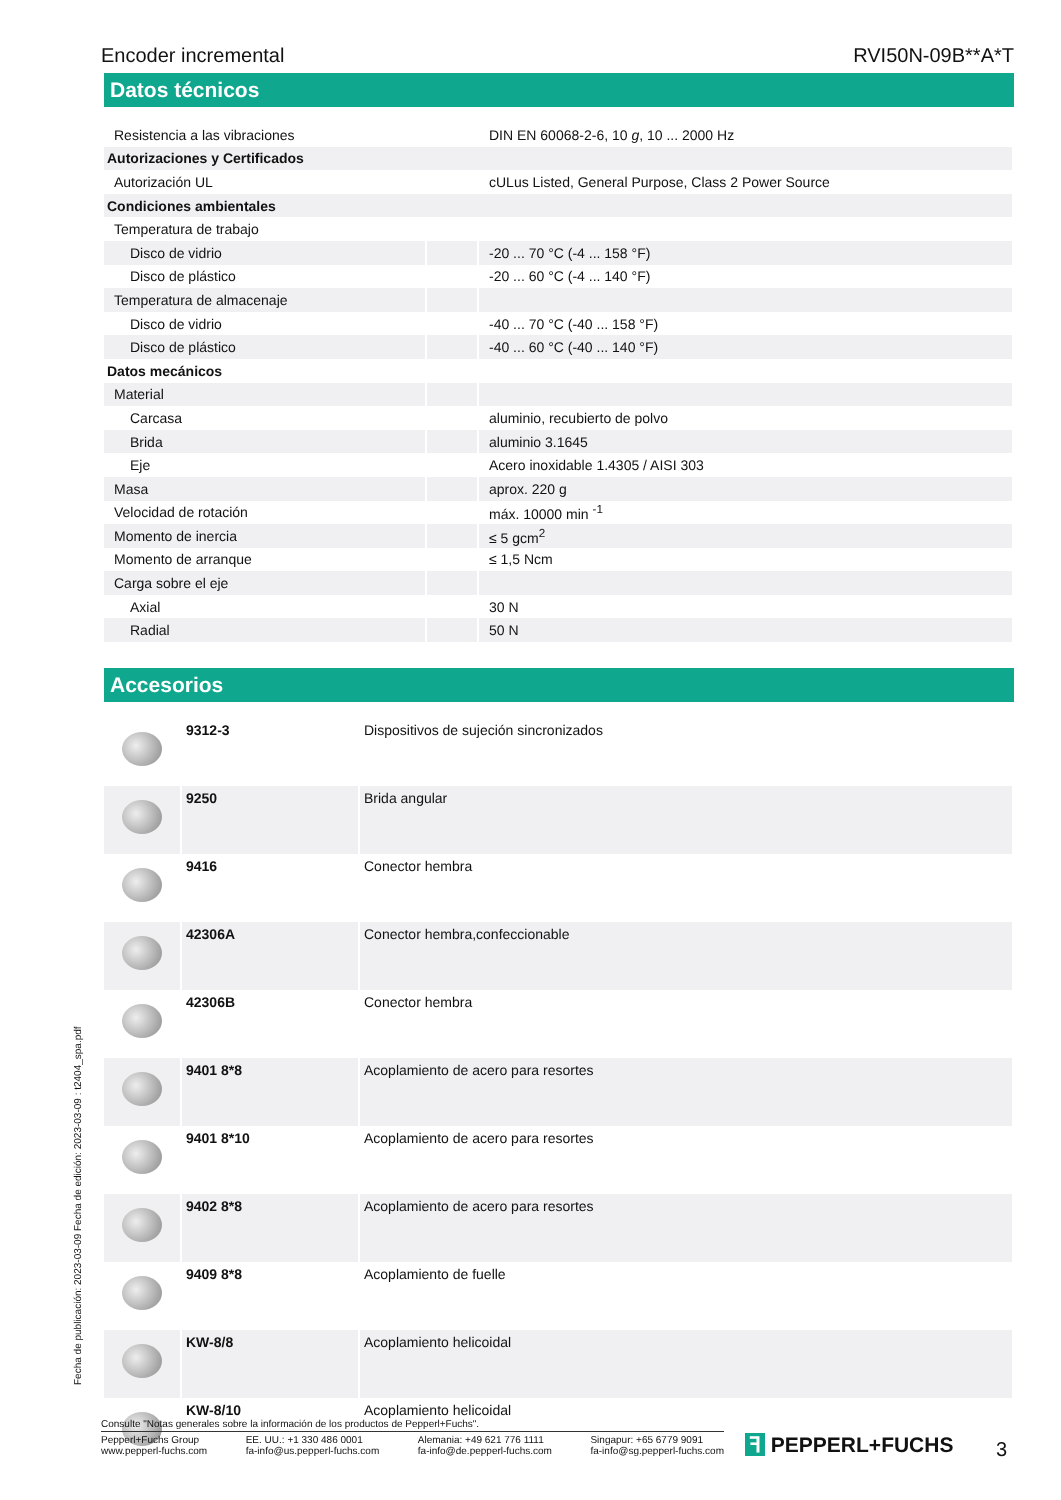Encoder incremental RVI50N-09B**A*T
Datos técnicos
| Resistencia a las vibraciones | | DIN EN 60068-2-6, 10 g , 10 ... 2000 Hz |
| Autorizaciones y Certificados | | |
| Autorización UL | | cULus Listed, General Purpose, Class 2 Power Source |
| Condiciones ambientales | | |
| Temperatura de trabajo | | |
| Disco de vidrio | | -20 ... 70 °C (-4 ... 158 °F) |
| Disco de plástico | | -20 ... 60 °C (-4 ... 140 °F) |
| Temperatura de almacenaje | | |
| Disco de vidrio | | -40 ... 70 °C (-40 ... 158 °F) |
| Disco de plástico | | -40 ... 60 °C (-40 ... 140 °F) |
| Datos mecánicos | | |
| Material | | |
| Carcasa | | aluminio, recubierto de polvo |
| Brida | | aluminio 3.1645 |
| Eje | | Acero inoxidable 1.4305 / AISI 303 |
| Masa | | aprox. 220 g |
| Velocidad de rotación | | máx. 10000 min <sup>-1</sup> |
| Momento de inercia | | ≤ 5 gcm<sup>2</sup> |
| Momento de arranque | | ≤ 1,5 Ncm |
| Carga sobre el eje | | |
| Axial | | 30 N |
| Radial | | 50 N |
Accesorios
| | 9312-3 | Dispositivos de sujeción sincronizados |
| | 9250 | Brida angular |
| | 9416 | Conector hembra |
| | 42306A | Conector hembra,confeccionable |
| | 42306B | Conector hembra |
| | 9401 8*8 | Acoplamiento de acero para resortes |
| | 9401 8*10 | Acoplamiento de acero para resortes |
| | 9402 8*8 | Acoplamiento de acero para resortes |
| | 9409 8*8 | Acoplamiento de fuelle |
| | KW-8/8 | Acoplamiento helicoidal |
| | KW-8/10 | Acoplamiento helicoidal |
Fecha de publicación: 2023-03-09 Fecha de edición: 2023-03-09 : t2404_spa.pdf
Consulte "Notas generales sobre la información de los productos de Pepperl+Fuchs".
Pepperl+Fuchs Group
www.pepperl-fuchs.com EE. UU.: +1 330 486 0001
fa-info@us.pepperl-fuchs.com Alemania: +49 621 776 1111
fa-info@de.pepperl-fuchs.com Singapur: +65 6779 9091
fa-info@sg.pepperl-fuchs.com
ꟻ PEPPERL+FUCHS 3